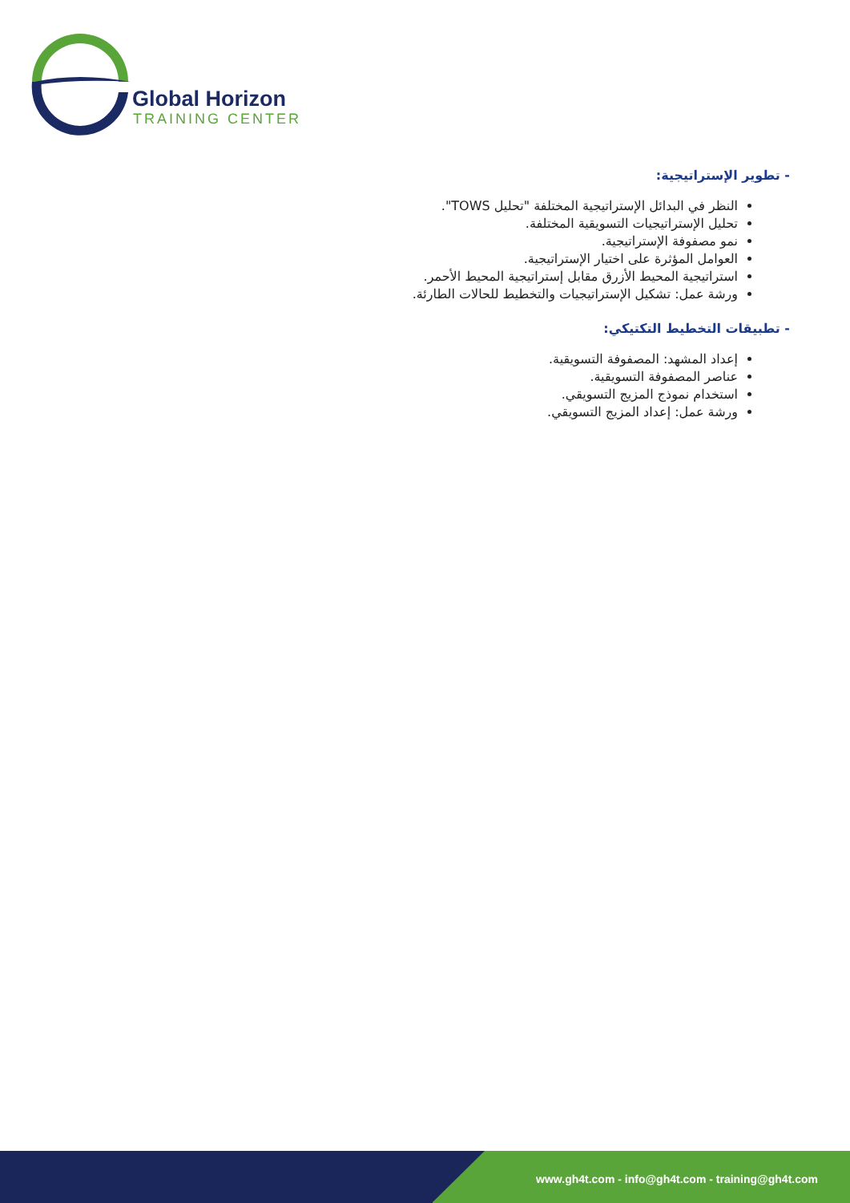Global Horizon
TRAINING CENTER
- تطوير الإستراتيجية:
النظر في البدائل الإستراتيجية المختلفة "تحليل TOWS".
تحليل الإستراتيجيات التسويقية المختلفة.
نمو مصفوفة الإستراتيجية.
العوامل المؤثرة على اختيار الإستراتيجية.
استراتيجية المحيط الأزرق مقابل إستراتيجية المحيط الأحمر.
ورشة عمل: تشكيل الإستراتيجيات والتخطيط للحالات الطارئة.
- تطبيقات التخطيط التكتيكي:
إعداد المشهد: المصفوفة التسويقية.
عناصر المصفوفة التسويقية.
استخدام نموذج المزيج التسويقي.
ورشة عمل: إعداد المزيج التسويقي.
www.gh4t.com - info@gh4t.com - training@gh4t.com